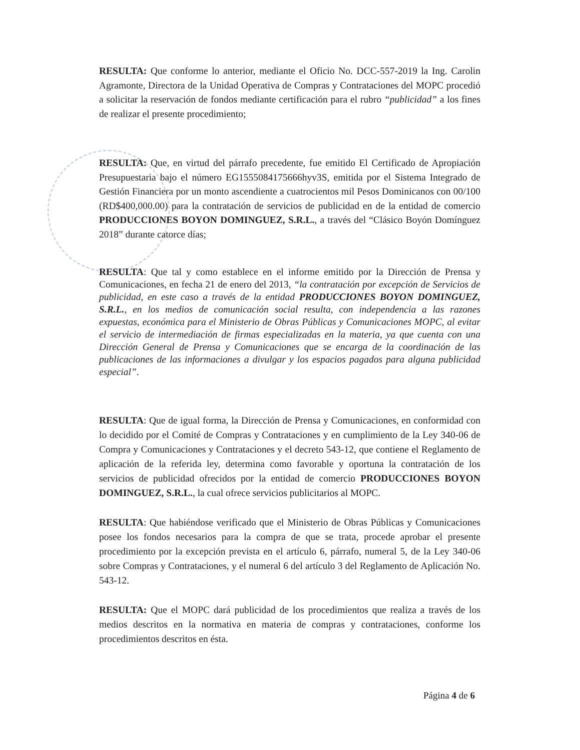RESULTA: Que conforme lo anterior, mediante el Oficio No. DCC-557-2019 la Ing. Carolin Agramonte, Directora de la Unidad Operativa de Compras y Contrataciones del MOPC procedió a solicitar la reservación de fondos mediante certificación para el rubro “publicidad” a los fines de realizar el presente procedimiento;
RESULTA: Que, en virtud del párrafo precedente, fue emitido El Certificado de Apropiación Presupuestaria bajo el número EG1555084175666hyv3S, emitida por el Sistema Integrado de Gestión Financiera por un monto ascendiente a cuatrocientos mil Pesos Dominicanos con 00/100 (RD$400,000.00) para la contratación de servicios de publicidad en de la entidad de comercio PRODUCCIONES BOYON DOMINGUEZ, S.R.L., a través del “Clásico Boyón Domínguez 2018” durante catorce días;
RESULTA: Que tal y como establece en el informe emitido por la Dirección de Prensa y Comunicaciones, en fecha 21 de enero del 2013, “la contratación por excepción de Servicios de publicidad, en este caso a través de la entidad PRODUCCIONES BOYON DOMINGUEZ, S.R.L., en los medios de comunicación social resulta, con independencia a las razones expuestas, económica para el Ministerio de Obras Públicas y Comunicaciones MOPC, al evitar el servicio de intermediación de firmas especializadas en la materia, ya que cuenta con una Dirección General de Prensa y Comunicaciones que se encarga de la coordinación de las publicaciones de las informaciones a divulgar y los espacios pagados para alguna publicidad especial”.
RESULTA: Que de igual forma, la Dirección de Prensa y Comunicaciones, en conformidad con lo decidido por el Comité de Compras y Contrataciones y en cumplimiento de la Ley 340-06 de Compra y Comunicaciones y Contrataciones y el decreto 543-12, que contiene el Reglamento de aplicación de la referida ley, determina como favorable y oportuna la contratación de los servicios de publicidad ofrecidos por la entidad de comercio PRODUCCIONES BOYON DOMINGUEZ, S.R.L., la cual ofrece servicios publicitarios al MOPC.
RESULTA: Que habiéndose verificado que el Ministerio de Obras Públicas y Comunicaciones posee los fondos necesarios para la compra de que se trata, procede aprobar el presente procedimiento por la excepción prevista en el artículo 6, párrafo, numeral 5, de la Ley 340-06 sobre Compras y Contrataciones, y el numeral 6 del artículo 3 del Reglamento de Aplicación No. 543-12.
RESULTA: Que el MOPC dará publicidad de los procedimientos que realiza a través de los medios descritos en la normativa en materia de compras y contrataciones, conforme los procedimientos descritos en ésta.
Página 4 de 6